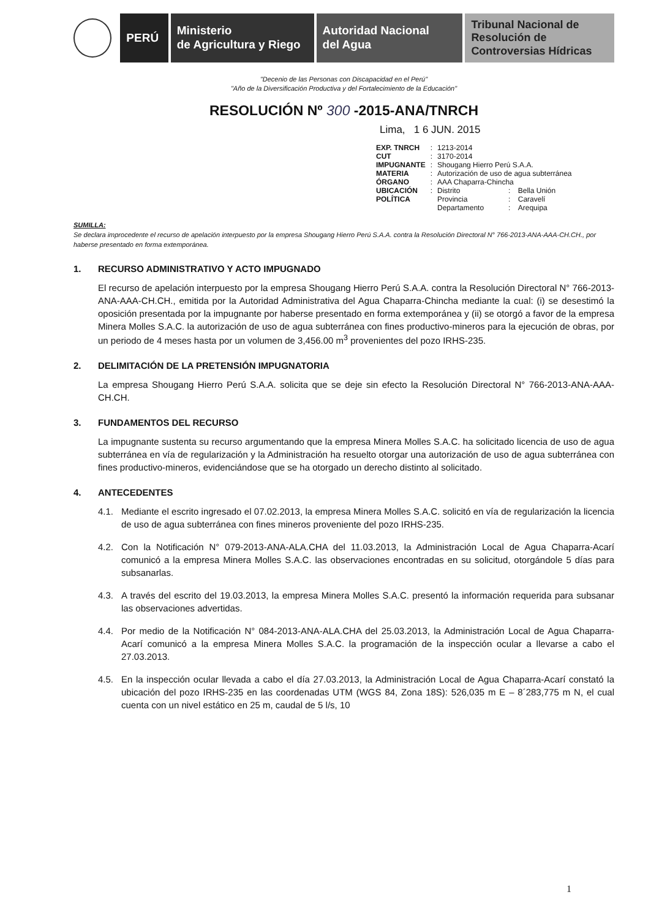PERÚ Ministerio
de Agricultura y Riego
Autoridad Nacional
del Agua
Tribunal Nacional de
Resolución de
Controversias Hídricas
"Decenio de las Personas con Discapacidad en el Perú"
"Año de la Diversificación Productiva y del Fortalecimiento de la Educación"
RESOLUCIÓN Nº 300 -2015-ANA/TNRCH
Lima, 1 6 JUN. 2015
| EXP. TNRCH | : | 1213-2014 | | |
| CUT | : | 3170-2014 | | |
| IMPUGNANTE | : | Shougang Hierro Perú S.A.A. | | |
| MATERIA | : | Autorización de uso de agua subterránea | | |
| ÓRGANO | : | AAA Chaparra-Chincha | | |
| UBICACIÓN POLÍTICA | : | Distrito | : | Bella Unión |
| | | Provincia | : | Caravelí |
| | | Departamento | : | Arequipa |
SUMILLA:
Se declara improcedente el recurso de apelación interpuesto por la empresa Shougang Hierro Perú S.A.A. contra la Resolución Directoral N° 766-2013-ANA-AAA-CH.CH., por haberse presentado en forma extemporánea.
1. RECURSO ADMINISTRATIVO Y ACTO IMPUGNADO
El recurso de apelación interpuesto por la empresa Shougang Hierro Perú S.A.A. contra la Resolución Directoral N° 766-2013-ANA-AAA-CH.CH., emitida por la Autoridad Administrativa del Agua Chaparra-Chincha mediante la cual: (i) se desestimó la oposición presentada por la impugnante por haberse presentado en forma extemporánea y (ii) se otorgó a favor de la empresa Minera Molles S.A.C. la autorización de uso de agua subterránea con fines productivo-mineros para la ejecución de obras, por un periodo de 4 meses hasta por un volumen de 3,456.00 m<sup>3</sup> provenientes del pozo IRHS-235.
2. DELIMITACIÓN DE LA PRETENSIÓN IMPUGNATORIA
La empresa Shougang Hierro Perú S.A.A. solicita que se deje sin efecto la Resolución Directoral N° 766-2013-ANA-AAA-CH.CH.
3. FUNDAMENTOS DEL RECURSO
La impugnante sustenta su recurso argumentando que la empresa Minera Molles S.A.C. ha solicitado licencia de uso de agua subterránea en vía de regularización y la Administración ha resuelto otorgar una autorización de uso de agua subterránea con fines productivo-mineros, evidenciándose que se ha otorgado un derecho distinto al solicitado.
4. ANTECEDENTES
4.1. Mediante el escrito ingresado el 07.02.2013, la empresa Minera Molles S.A.C. solicitó en vía de regularización la licencia de uso de agua subterránea con fines mineros proveniente del pozo IRHS-235.
4.2. Con la Notificación N° 079-2013-ANA-ALA.CHA del 11.03.2013, la Administración Local de Agua Chaparra-Acarí comunicó a la empresa Minera Molles S.A.C. las observaciones encontradas en su solicitud, otorgándole 5 días para subsanarlas.
4.3. A través del escrito del 19.03.2013, la empresa Minera Molles S.A.C. presentó la información requerida para subsanar las observaciones advertidas.
4.4. Por medio de la Notificación N° 084-2013-ANA-ALA.CHA del 25.03.2013, la Administración Local de Agua Chaparra-Acarí comunicó a la empresa Minera Molles S.A.C. la programación de la inspección ocular a llevarse a cabo el 27.03.2013.
4.5. En la inspección ocular llevada a cabo el día 27.03.2013, la Administración Local de Agua Chaparra-Acarí constató la ubicación del pozo IRHS-235 en las coordenadas UTM (WGS 84, Zona 18S): 526,035 m E – 8´283,775 m N, el cual cuenta con un nivel estático en 25 m, caudal de 5 l/s, 10
1